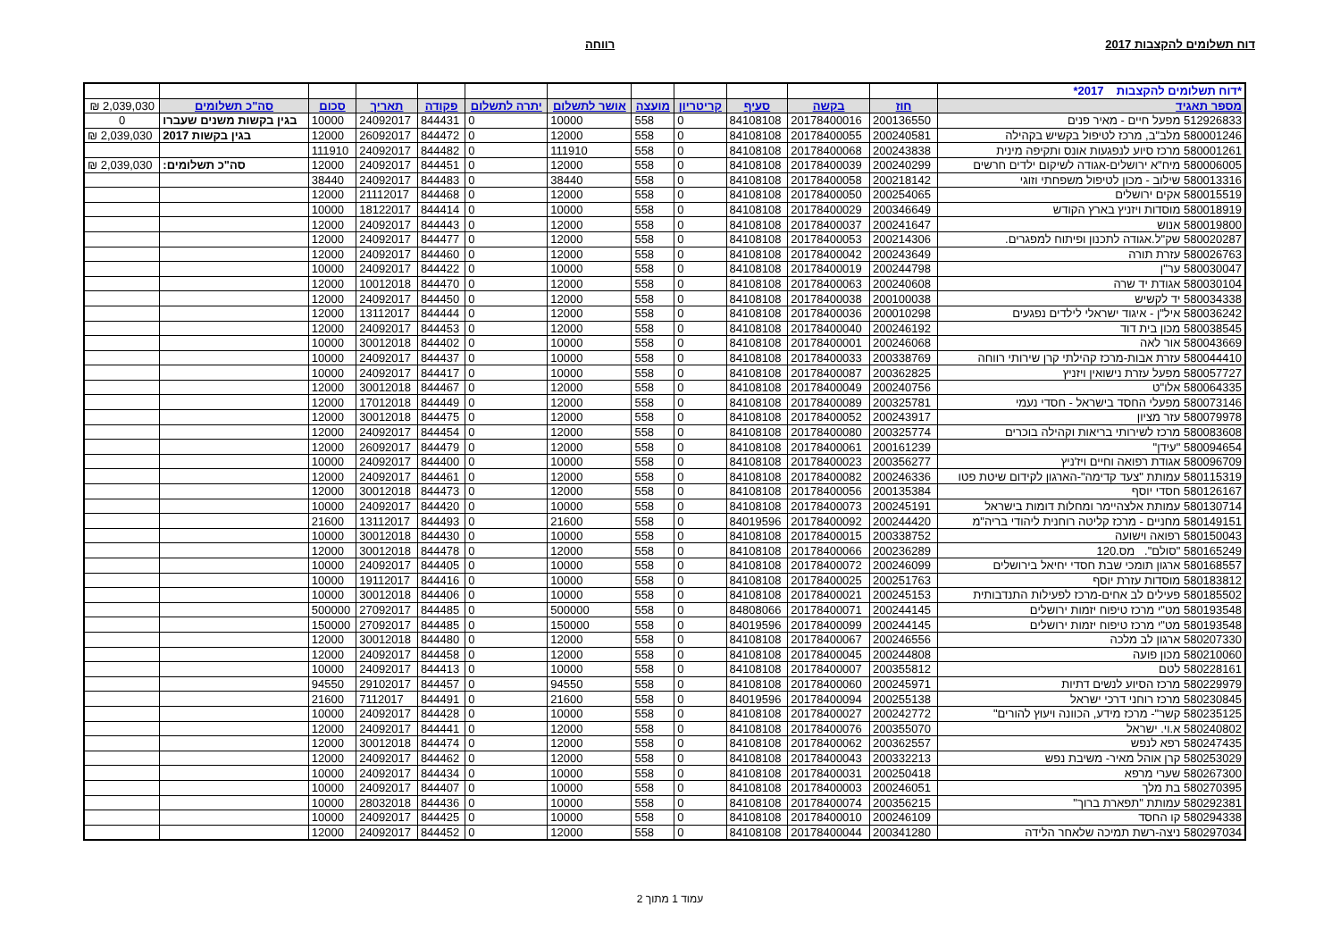דוח תשלומים להקצבות 2017 רווחה
| *דוח תשלומים להקצבות 2017* | | | | | | | | | | | | |
| מספר תאגיד | חוז | בקשה | סעיף | קריטריון | מועצה | אושר לתשלום | יתרה לתשלום | פקודה | תאריך | סכום | סה"כ תשלומים | 2,039,030 ₪ |
| 512926833 מפעל חיים - מאיר פנים | 200136550 | 20178400016 | 84108108 | 0 | 558 | 10000 | 0 | 844431 | 24092017 | 10000 | בגין בקשות משנים שעברו | 0 |
| 580001246 מלב"ב, מרכז לטיפול בקשיש בקהילה | 200240581 | 20178400055 | 84108108 | 0 | 558 | 12000 | 0 | 844472 | 26092017 | 12000 | בגין בקשות 2017 | 2,039,030 ₪ |
| 580001261 מרכז סיוע לנפגעות אונס ותקיפה מינית | 200243838 | 20178400068 | 84108108 | 0 | 558 | 111910 | 0 | 844482 | 24092017 | 111910 | | |
| 580006005 מיח"א ירושלים-אגודה לשיקום ילדים חרשים | 200240299 | 20178400039 | 84108108 | 0 | 558 | 12000 | 0 | 844451 | 24092017 | 12000 | סה"כ תשלומים: | 2,039,030 ₪ |
| 580013316 שילוב - מכון לטיפול משפחתי וזוגי | 200218142 | 20178400058 | 84108108 | 0 | 558 | 38440 | 0 | 844483 | 24092017 | 38440 | | |
| 580015519 אקים ירושלים | 200254065 | 20178400050 | 84108108 | 0 | 558 | 12000 | 0 | 844468 | 21112017 | 12000 | | |
| 580018919 מוסדות ויזניץ בארץ הקודש | 200346649 | 20178400029 | 84108108 | 0 | 558 | 10000 | 0 | 844414 | 18122017 | 10000 | | |
| 580019800 אנוש | 200241647 | 20178400037 | 84108108 | 0 | 558 | 12000 | 0 | 844443 | 24092017 | 12000 | | |
| 580020287 שק"ל.אגודה לתכנון ופיתוח למפגרים. | 200214306 | 20178400053 | 84108108 | 0 | 558 | 12000 | 0 | 844477 | 24092017 | 12000 | | |
| 580026763 עזרת תורה | 200243649 | 20178400042 | 84108108 | 0 | 558 | 12000 | 0 | 844460 | 24092017 | 12000 | | |
| 580030047 ער"ן | 200244798 | 20178400019 | 84108108 | 0 | 558 | 10000 | 0 | 844422 | 24092017 | 10000 | | |
| 580030104 אגודת יד שרה | 200240608 | 20178400063 | 84108108 | 0 | 558 | 12000 | 0 | 844470 | 10012018 | 12000 | | |
| 580034338 יד לקשיש | 200100038 | 20178400038 | 84108108 | 0 | 558 | 12000 | 0 | 844450 | 24092017 | 12000 | | |
| 580036242 איל"ן - איגוד ישראלי לילדים נפגעים | 200010298 | 20178400036 | 84108108 | 0 | 558 | 12000 | 0 | 844444 | 13112017 | 12000 | | |
| 580038545 מכון בית דוד | 200246192 | 20178400040 | 84108108 | 0 | 558 | 12000 | 0 | 844453 | 24092017 | 12000 | | |
| 580043669 אור לאה | 200246068 | 20178400001 | 84108108 | 0 | 558 | 10000 | 0 | 844402 | 30012018 | 10000 | | |
| 580044410 עזרת אבות-מרכז קהילתי קרן שירותי רווחה | 200338769 | 20178400033 | 84108108 | 0 | 558 | 10000 | 0 | 844437 | 24092017 | 10000 | | |
| 580057727 מפעל עזרת נישואין ויזניץ | 200362825 | 20178400087 | 84108108 | 0 | 558 | 10000 | 0 | 844417 | 24092017 | 10000 | | |
| 580064335 אלו"ט | 200240756 | 20178400049 | 84108108 | 0 | 558 | 12000 | 0 | 844467 | 30012018 | 12000 | | |
| 580073146 מפעלי החסד בישראל - חסדי נעמי | 200325781 | 20178400089 | 84108108 | 0 | 558 | 12000 | 0 | 844449 | 17012018 | 12000 | | |
| 580079978 עזר מציון | 200243917 | 20178400052 | 84108108 | 0 | 558 | 12000 | 0 | 844475 | 30012018 | 12000 | | |
| 580083608 מרכז לשירותי בריאות וקהילה בוכרים | 200325774 | 20178400080 | 84108108 | 0 | 558 | 12000 | 0 | 844454 | 24092017 | 12000 | | |
| 580094654 "עידן" | 200161239 | 20178400061 | 84108108 | 0 | 558 | 12000 | 0 | 844479 | 26092017 | 12000 | | |
| 580096709 אגודת רפואה וחיים ויז'ניץ | 200356277 | 20178400023 | 84108108 | 0 | 558 | 10000 | 0 | 844400 | 24092017 | 10000 | | |
| 580115319 עמותת "צעד קדימה"-הארגון לקידום שיטת פטו | 200246336 | 20178400082 | 84108108 | 0 | 558 | 12000 | 0 | 844461 | 24092017 | 12000 | | |
| 580126167 חסדי יוסף | 200135384 | 20178400056 | 84108108 | 0 | 558 | 12000 | 0 | 844473 | 30012018 | 12000 | | |
| 580130714 עמותת אלצהיימר ומחלות דומות בישראל | 200245191 | 20178400073 | 84108108 | 0 | 558 | 10000 | 0 | 844420 | 24092017 | 10000 | | |
| 580149151 מחניים - מרכז קליטה רוחנית ליהודי בריה"מ | 200244420 | 20178400092 | 84019596 | 0 | 558 | 21600 | 0 | 844493 | 13112017 | 21600 | | |
| 580150043 רפואה וישועה | 200338752 | 20178400015 | 84108108 | 0 | 558 | 10000 | 0 | 844430 | 30012018 | 10000 | | |
| 580165249 "סולם". מס.120 | 200236289 | 20178400066 | 84108108 | 0 | 558 | 12000 | 0 | 844478 | 30012018 | 12000 | | |
| 580168557 ארגון תומכי שבת חסדי יחיאל בירושלים | 200246099 | 20178400072 | 84108108 | 0 | 558 | 10000 | 0 | 844405 | 24092017 | 10000 | | |
| 580183812 מוסדות עזרת יוסף | 200251763 | 20178400025 | 84108108 | 0 | 558 | 10000 | 0 | 844416 | 19112017 | 10000 | | |
| 580185502 פעילים לב אחים-מרכז לפעילות התנדבותית | 200245153 | 20178400021 | 84108108 | 0 | 558 | 10000 | 0 | 844406 | 30012018 | 10000 | | |
| 580193548 מט"י מרכז טיפוח יזמות ירושלים | 200244145 | 20178400071 | 84808066 | 0 | 558 | 500000 | 0 | 844485 | 27092017 | 500000 | | |
| 580193548 מט"י מרכז טיפוח יזמות ירושלים | 200244145 | 20178400099 | 84019596 | 0 | 558 | 150000 | 0 | 844485 | 27092017 | 150000 | | |
| 580207330 ארגון לב מלכה | 200246556 | 20178400067 | 84108108 | 0 | 558 | 12000 | 0 | 844480 | 30012018 | 12000 | | |
| 580210060 מכון פועה | 200244808 | 20178400045 | 84108108 | 0 | 558 | 12000 | 0 | 844458 | 24092017 | 12000 | | |
| 580228161 לטם | 200355812 | 20178400007 | 84108108 | 0 | 558 | 10000 | 0 | 844413 | 24092017 | 10000 | | |
| 580229979 מרכז הסיוע לנשים דתיות | 200245971 | 20178400060 | 84108108 | 0 | 558 | 94550 | 0 | 844457 | 29102017 | 94550 | | |
| 580230845 מרכז רוחני דרכי ישראל | 200255138 | 20178400094 | 84019596 | 0 | 558 | 21600 | 0 | 844491 | 7112017 | 21600 | | |
| 580235125 קשר"- מרכז מידע, הכוונה ויעוץ להורים" | 200242772 | 20178400027 | 84108108 | 0 | 558 | 10000 | 0 | 844428 | 24092017 | 10000 | | |
| 580240802 א.וי. ישראל | 200355070 | 20178400076 | 84108108 | 0 | 558 | 12000 | 0 | 844441 | 24092017 | 12000 | | |
| 580247435 רפא לנפש | 200362557 | 20178400062 | 84108108 | 0 | 558 | 12000 | 0 | 844474 | 30012018 | 12000 | | |
| 580253029 קרן אוהל מאיר- משיבת נפש | 200332213 | 20178400043 | 84108108 | 0 | 558 | 12000 | 0 | 844462 | 24092017 | 12000 | | |
| 580267300 שערי מרפא | 200250418 | 20178400031 | 84108108 | 0 | 558 | 10000 | 0 | 844434 | 24092017 | 10000 | | |
| 580270395 בת מלך | 200246051 | 20178400003 | 84108108 | 0 | 558 | 10000 | 0 | 844407 | 24092017 | 10000 | | |
| 580292381 עמותת "תפארת ברוך" | 200356215 | 20178400074 | 84108108 | 0 | 558 | 10000 | 0 | 844436 | 28032018 | 10000 | | |
| 580294338 קו החסד | 200246109 | 20178400010 | 84108108 | 0 | 558 | 10000 | 0 | 844425 | 24092017 | 10000 | | |
| 580297034 ניצה-רשת תמיכה שלאחר הלידה | 200341280 | 20178400044 | 84108108 | 0 | 558 | 12000 | 0 | 844452 | 24092017 | 12000 | | |
עמוד 1 מתוך 2